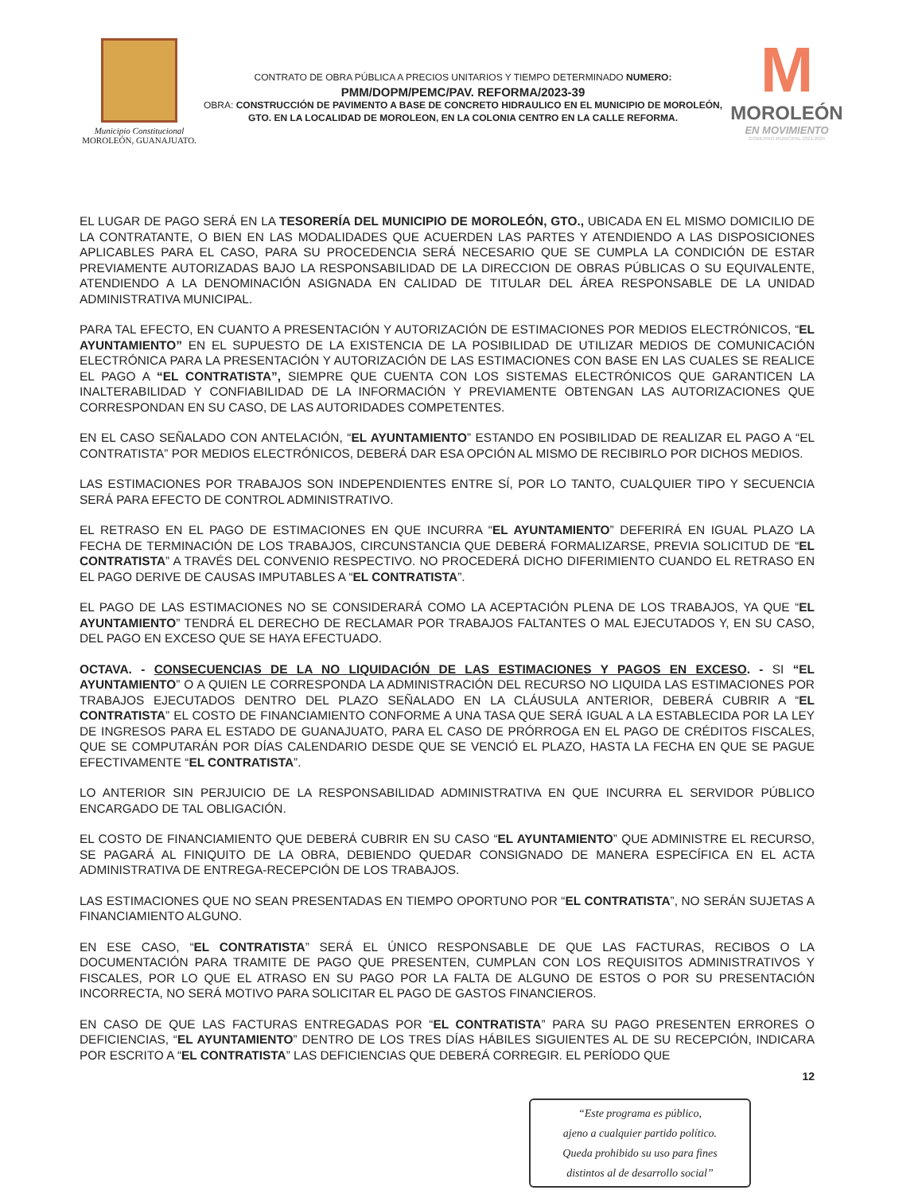Municipio Constitucional
MOROLEÓN, GUANAJUATO.
CONTRATO DE OBRA PÚBLICA A PRECIOS UNITARIOS Y TIEMPO DETERMINADO NUMERO:
PMM/DOPM/PEMC/PAV. REFORMA/2023-39
OBRA: CONSTRUCCIÓN DE PAVIMENTO A BASE DE CONCRETO HIDRAULICO EN EL MUNICIPIO DE MOROLEÓN, GTO. EN LA LOCALIDAD DE MOROLEON, EN LA COLONIA CENTRO EN LA CALLE REFORMA.
M
MOROLEÓN
EN MOVIMIENTO
GOBIERNO MUNICIPAL 2021-2024
EL LUGAR DE PAGO SERÁ EN LA TESORERÍA DEL MUNICIPIO DE MOROLEÓN, GTO., UBICADA EN EL MISMO DOMICILIO DE LA CONTRATANTE, O BIEN EN LAS MODALIDADES QUE ACUERDEN LAS PARTES Y ATENDIENDO A LAS DISPOSICIONES APLICABLES PARA EL CASO, PARA SU PROCEDENCIA SERÁ NECESARIO QUE SE CUMPLA LA CONDICIÓN DE ESTAR PREVIAMENTE AUTORIZADAS BAJO LA RESPONSABILIDAD DE LA DIRECCION DE OBRAS PÚBLICAS O SU EQUIVALENTE, ATENDIENDO A LA DENOMINACIÓN ASIGNADA EN CALIDAD DE TITULAR DEL ÁREA RESPONSABLE DE LA UNIDAD ADMINISTRATIVA MUNICIPAL.
PARA TAL EFECTO, EN CUANTO A PRESENTACIÓN Y AUTORIZACIÓN DE ESTIMACIONES POR MEDIOS ELECTRÓNICOS, “EL AYUNTAMIENTO” EN EL SUPUESTO DE LA EXISTENCIA DE LA POSIBILIDAD DE UTILIZAR MEDIOS DE COMUNICACIÓN ELECTRÓNICA PARA LA PRESENTACIÓN Y AUTORIZACIÓN DE LAS ESTIMACIONES CON BASE EN LAS CUALES SE REALICE EL PAGO A “EL CONTRATISTA”, SIEMPRE QUE CUENTA CON LOS SISTEMAS ELECTRÓNICOS QUE GARANTICEN LA INALTERABILIDAD Y CONFIABILIDAD DE LA INFORMACIÓN Y PREVIAMENTE OBTENGAN LAS AUTORIZACIONES QUE CORRESPONDAN EN SU CASO, DE LAS AUTORIDADES COMPETENTES.
EN EL CASO SEÑALADO CON ANTELACIÓN, “EL AYUNTAMIENTO” ESTANDO EN POSIBILIDAD DE REALIZAR EL PAGO A “EL CONTRATISTA” POR MEDIOS ELECTRÓNICOS, DEBERÁ DAR ESA OPCIÓN AL MISMO DE RECIBIRLO POR DICHOS MEDIOS.
LAS ESTIMACIONES POR TRABAJOS SON INDEPENDIENTES ENTRE SÍ, POR LO TANTO, CUALQUIER TIPO Y SECUENCIA SERÁ PARA EFECTO DE CONTROL ADMINISTRATIVO.
EL RETRASO EN EL PAGO DE ESTIMACIONES EN QUE INCURRA “EL AYUNTAMIENTO” DEFERIRÁ EN IGUAL PLAZO LA FECHA DE TERMINACIÓN DE LOS TRABAJOS, CIRCUNSTANCIA QUE DEBERÁ FORMALIZARSE, PREVIA SOLICITUD DE “EL CONTRATISTA” A TRAVÉS DEL CONVENIO RESPECTIVO. NO PROCEDERÁ DICHO DIFERIMIENTO CUANDO EL RETRASO EN EL PAGO DERIVE DE CAUSAS IMPUTABLES A “EL CONTRATISTA”.
EL PAGO DE LAS ESTIMACIONES NO SE CONSIDERARÁ COMO LA ACEPTACIÓN PLENA DE LOS TRABAJOS, YA QUE “EL AYUNTAMIENTO” TENDRÁ EL DERECHO DE RECLAMAR POR TRABAJOS FALTANTES O MAL EJECUTADOS Y, EN SU CASO, DEL PAGO EN EXCESO QUE SE HAYA EFECTUADO.
OCTAVA. - CONSECUENCIAS DE LA NO LIQUIDACIÓN DE LAS ESTIMACIONES Y PAGOS EN EXCESO. - SI “EL AYUNTAMIENTO” O A QUIEN LE CORRESPONDA LA ADMINISTRACIÓN DEL RECURSO NO LIQUIDA LAS ESTIMACIONES POR TRABAJOS EJECUTADOS DENTRO DEL PLAZO SEÑALADO EN LA CLÁUSULA ANTERIOR, DEBERÁ CUBRIR A “EL CONTRATISTA” EL COSTO DE FINANCIAMIENTO CONFORME A UNA TASA QUE SERÁ IGUAL A LA ESTABLECIDA POR LA LEY DE INGRESOS PARA EL ESTADO DE GUANAJUATO, PARA EL CASO DE PRÓRROGA EN EL PAGO DE CRÉDITOS FISCALES, QUE SE COMPUTARÁN POR DÍAS CALENDARIO DESDE QUE SE VENCIÓ EL PLAZO, HASTA LA FECHA EN QUE SE PAGUE EFECTIVAMENTE “EL CONTRATISTA”.
LO ANTERIOR SIN PERJUICIO DE LA RESPONSABILIDAD ADMINISTRATIVA EN QUE INCURRA EL SERVIDOR PÚBLICO ENCARGADO DE TAL OBLIGACIÓN.
EL COSTO DE FINANCIAMIENTO QUE DEBERÁ CUBRIR EN SU CASO “EL AYUNTAMIENTO” QUE ADMINISTRE EL RECURSO, SE PAGARÁ AL FINIQUITO DE LA OBRA, DEBIENDO QUEDAR CONSIGNADO DE MANERA ESPECÍFICA EN EL ACTA ADMINISTRATIVA DE ENTREGA-RECEPCIÓN DE LOS TRABAJOS.
LAS ESTIMACIONES QUE NO SEAN PRESENTADAS EN TIEMPO OPORTUNO POR “EL CONTRATISTA”, NO SERÁN SUJETAS A FINANCIAMIENTO ALGUNO.
EN ESE CASO, “EL CONTRATISTA” SERÁ EL ÚNICO RESPONSABLE DE QUE LAS FACTURAS, RECIBOS O LA DOCUMENTACIÓN PARA TRAMITE DE PAGO QUE PRESENTEN, CUMPLAN CON LOS REQUISITOS ADMINISTRATIVOS Y FISCALES, POR LO QUE EL ATRASO EN SU PAGO POR LA FALTA DE ALGUNO DE ESTOS O POR SU PRESENTACIÓN INCORRECTA, NO SERÁ MOTIVO PARA SOLICITAR EL PAGO DE GASTOS FINANCIEROS.
EN CASO DE QUE LAS FACTURAS ENTREGADAS POR “EL CONTRATISTA” PARA SU PAGO PRESENTEN ERRORES O DEFICIENCIAS, “EL AYUNTAMIENTO” DENTRO DE LOS TRES DÍAS HÁBILES SIGUIENTES AL DE SU RECEPCIÓN, INDICARA POR ESCRITO A “EL CONTRATISTA” LAS DEFICIENCIAS QUE DEBERÁ CORREGIR. EL PERÍODO QUE
12
“Este programa es público,
ajeno a cualquier partido político.
Queda prohibido su uso para fines
distintos al de desarrollo social”